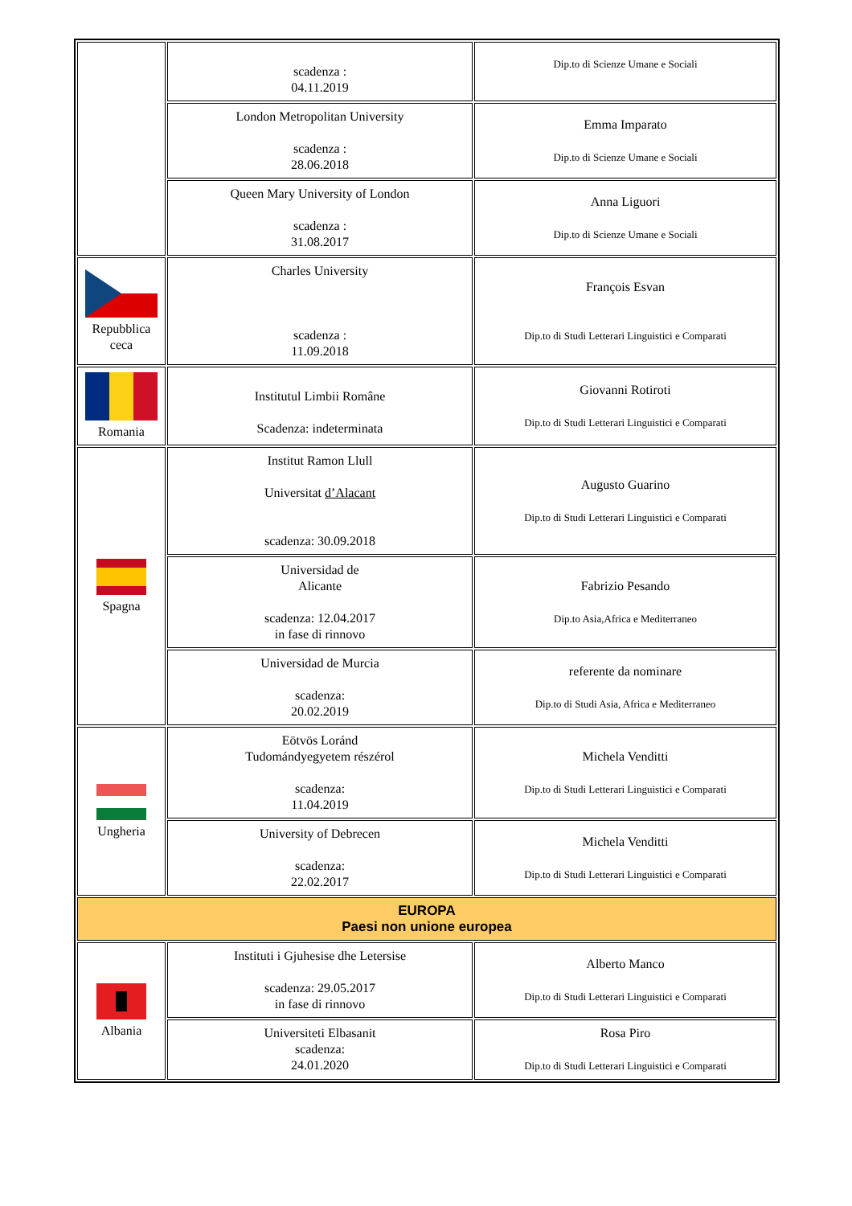| | scadenza : 04.11.2019 | Dip.to di Scienze Umane e Sociali |
| | London Metropolitan University scadenza : 28.06.2018 | Emma Imparato Dip.to di Scienze Umane e Sociali |
| | Queen Mary University of London scadenza : 31.08.2017 | Anna Liguori Dip.to di Scienze Umane e Sociali |
| Repubblica ceca | Charles University scadenza : 11.09.2018 | François Esvan Dip.to di Studi Letterari Linguistici e Comparati |
| Romania | Institutul Limbii Române Scadenza: indeterminata | Giovanni Rotiroti Dip.to di Studi Letterari Linguistici e Comparati |
| Spagna | Institut Ramon Llull Universitat d’Alacant scadenza: 30.09.2018 | Augusto Guarino Dip.to di Studi Letterari Linguistici e Comparati |
| | Universidad de Alicante scadenza: 12.04.2017 in fase di rinnovo | Fabrizio Pesando Dip.to Asia,Africa e Mediterraneo |
| | Universidad de Murcia scadenza: 20.02.2019 | referente da nominare Dip.to di Studi Asia, Africa e Mediterraneo |
| Ungheria | Eötvös Loránd Tudomándyegyetem részérol scadenza: 11.04.2019 | Michela Venditti Dip.to di Studi Letterari Linguistici e Comparati |
| | University of Debrecen scadenza: 22.02.2017 | Michela Venditti Dip.to di Studi Letterari Linguistici e Comparati |
| EUROPA Paesi non unione europea | | |
| Albania | Instituti i Gjuhesise dhe Letersise scadenza: 29.05.2017 in fase di rinnovo | Alberto Manco Dip.to di Studi Letterari Linguistici e Comparati |
| | Universiteti Elbasanit scadenza: 24.01.2020 | Rosa Piro Dip.to di Studi Letterari Linguistici e Comparati |